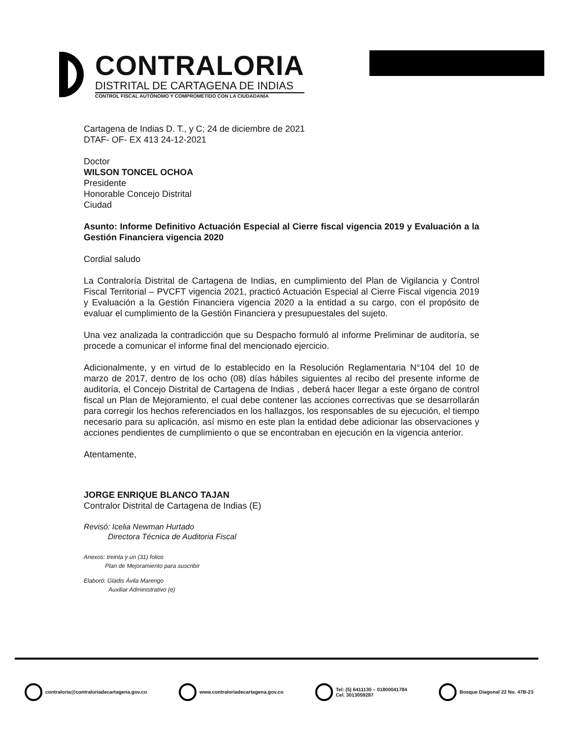CONTRALORIA
DISTRITAL DE CARTAGENA DE INDIAS
CONTROL FISCAL AUTÓNOMO Y COMPROMETIDO CON LA CIUDADANÍA
Cartagena de Indias D. T., y C; 24 de diciembre de 2021
DTAF- OF- EX 413 24-12-2021
Doctor
WILSON TONCEL OCHOA
Presidente
Honorable Concejo Distrital
Ciudad
Asunto: Informe Definitivo Actuación Especial al Cierre fiscal vigencia 2019 y Evaluación a la Gestión Financiera vigencia 2020
Cordial saludo
La Contraloría Distrital de Cartagena de Indias, en cumplimiento del Plan de Vigilancia y Control Fiscal Territorial – PVCFT vigencia 2021, practicó Actuación Especial al Cierre Fiscal vigencia 2019 y Evaluación a la Gestión Financiera vigencia 2020 a la entidad a su cargo, con el propósito de evaluar el cumplimiento de la Gestión Financiera y presupuestales del sujeto.
Una vez analizada la contradicción que su Despacho formuló al informe Preliminar de auditoría, se procede a comunicar el informe final del mencionado ejercicio.
Adicionalmente, y en virtud de lo establecido en la Resolución Reglamentaria N°104 del 10 de marzo de 2017, dentro de los ocho (08) días hábiles siguientes al recibo del presente informe de auditoría, el Concejo Distrital de Cartagena de Indias , deberá hacer llegar a este órgano de control fiscal un Plan de Mejoramiento, el cual debe contener las acciones correctivas que se desarrollarán para corregir los hechos referenciados en los hallazgos, los responsables de su ejecución, el tiempo necesario para su aplicación, así mismo en este plan la entidad debe adicionar las observaciones y acciones pendientes de cumplimiento o que se encontraban en ejecución en la vigencia anterior.
Atentamente,
JORGE ENRIQUE BLANCO TAJAN
Contralor Distrital de Cartagena de Indias (E)
Revisó: Icelia Newman Hurtado
Directora Técnica de Auditoria Fiscal
Anexos: treinta y un (31) folios
Plan de Mejoramiento para suscribir
Elaboró: Gladis Ávila Marengo
Auxiliar Administrativo (e)
contraloria@contraloriadecartagena.gov.co
www.contraloriadecartagena.gov.co
Tel: (5) 6411130 – 01800041784
Cel. 3013059287
Bosque Diagonal 22 No. 47B-23